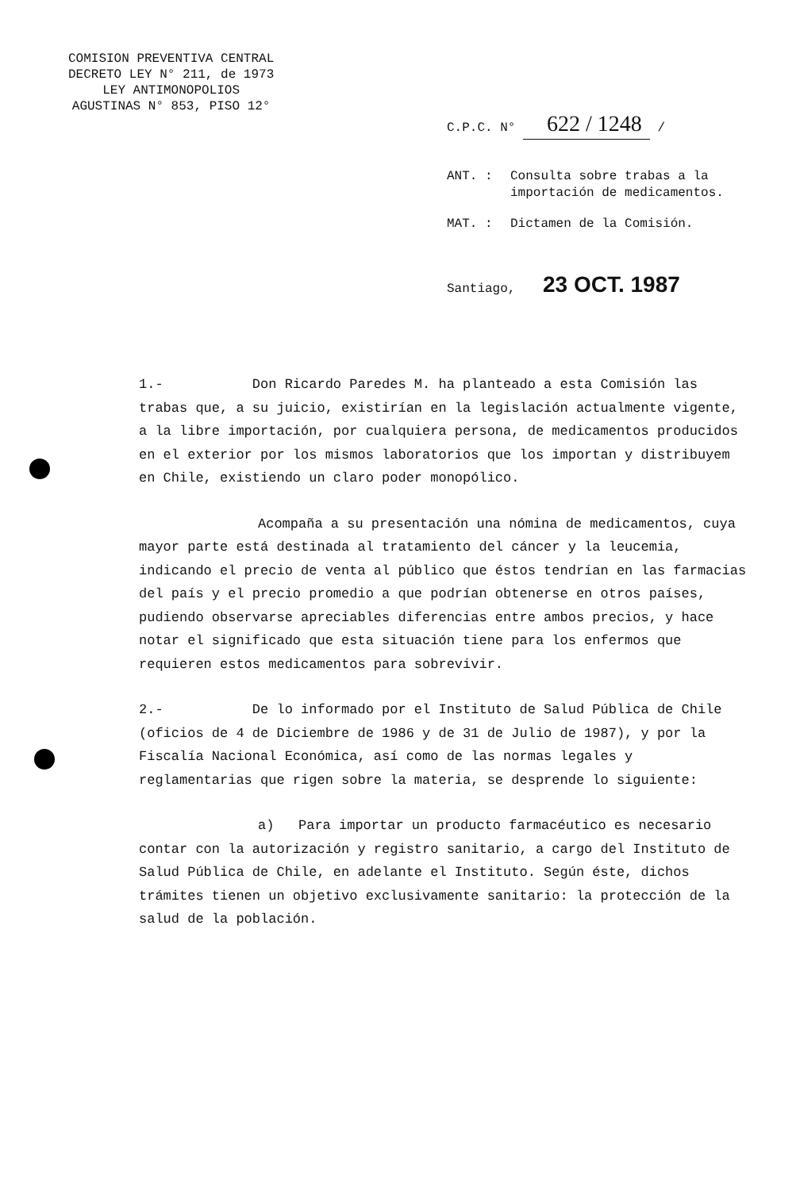COMISION PREVENTIVA CENTRAL
DECRETO LEY N° 211, de 1973
LEY ANTIMONOPOLIOS
AGUSTINAS N° 853, PISO 12°
C.P.C. N° 622 / 1248 /
ANT. : Consulta sobre trabas a la importación de medicamentos.
MAT. : Dictamen de la Comisión.
Santiago, 23 OCT. 1987
1.- Don Ricardo Paredes M. ha planteado a esta Comisión las trabas que, a su juicio, existirían en la legislación actualmente vigente, a la libre importación, por cualquiera persona, de medicamentos producidos en el exterior por los mismos laboratorios que los importan y distribuyem en Chile, existiendo un claro poder monopólico.
Acompaña a su presentación una nómina de medicamentos, cuya mayor parte está destinada al tratamiento del cáncer y la leucemia, indicando el precio de venta al público que éstos tendrían en las farmacias del país y el precio promedio a que podrían obtenerse en otros países, pudiendo observarse apreciables diferencias entre ambos precios, y hace notar el significado que esta situación tiene para los enfermos que requieren estos medicamentos para sobrevivir.
2.- De lo informado por el Instituto de Salud Pública de Chile (oficios de 4 de Diciembre de 1986 y de 31 de Julio de 1987), y por la Fiscalía Nacional Económica, así como de las normas legales y reglamentarias que rigen sobre la materia, se desprende lo siguiente:
a) Para importar un producto farmacéutico es necesario contar con la autorización y registro sanitario, a cargo del Instituto de Salud Pública de Chile, en adelante el Instituto. Según éste, dichos trámites tienen un objetivo exclusivamente sanitario: la protección de la salud de la población.